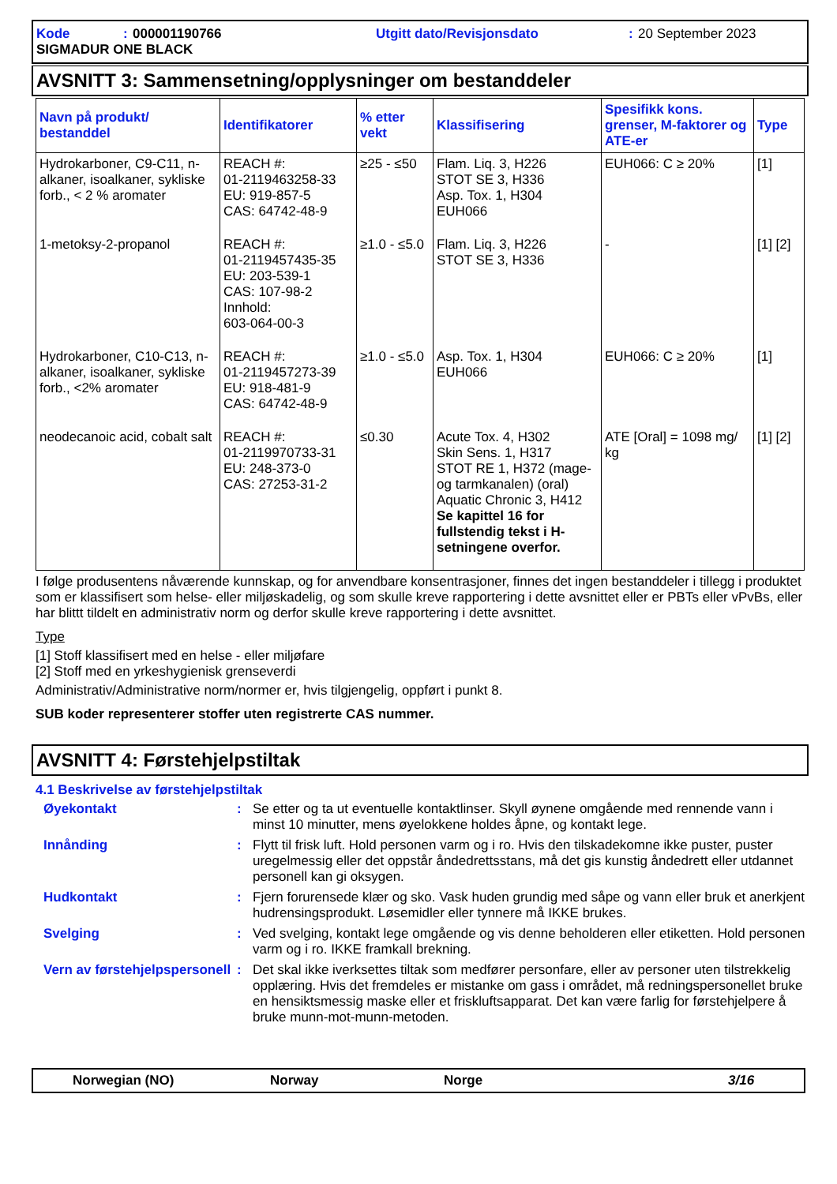Kode: 000001190766 Utgitt dato/Revisjonsdato: 20 September 2023 SIGMADUR ONE BLACK
AVSNITT 3: Sammensetning/opplysninger om bestanddeler
| Navn på produkt/ bestanddel | Identifikatorer | % etter vekt | Klassifisering | Spesifikk kons. grenser, M-faktorer og ATE-er | Type |
| --- | --- | --- | --- | --- | --- |
| Hydrokarboner, C9-C11, n-alkaner, isoalkaner, sykliske forb., < 2 % aromater | REACH #: 01-2119463258-33 EU: 919-857-5 CAS: 64742-48-9 | ≥25 - ≤50 | Flam. Liq. 3, H226 STOT SE 3, H336 Asp. Tox. 1, H304 EUH066 | EUH066: C ≥ 20% | [1] |
| 1-metoksy-2-propanol | REACH #: 01-2119457435-35 EU: 203-539-1 CAS: 107-98-2 Innhold: 603-064-00-3 | ≥1.0 - ≤5.0 | Flam. Liq. 3, H226 STOT SE 3, H336 | - | [1] [2] |
| Hydrokarboner, C10-C13, n-alkaner, isoalkaner, sykliske forb., <2% aromater | REACH #: 01-2119457273-39 EU: 918-481-9 CAS: 64742-48-9 | ≥1.0 - ≤5.0 | Asp. Tox. 1, H304 EUH066 | EUH066: C ≥ 20% | [1] |
| neodecanoic acid, cobalt salt | REACH #: 01-2119970733-31 EU: 248-373-0 CAS: 27253-31-2 | ≤0.30 | Acute Tox. 4, H302 Skin Sens. 1, H317 STOT RE 1, H372 (mage- og tarmkanalen) (oral) Aquatic Chronic 3, H412 Se kapittel 16 for fullstendig tekst i H-setningene overfor. | ATE [Oral] = 1098 mg/ kg | [1] [2] |
I følge produsentens nåværende kunnskap, og for anvendbare konsentrasjoner, finnes det ingen bestanddeler i tillegg i produktet som er klassifisert som helse- eller miljøskadelig, og som skulle kreve rapportering i dette avsnittet eller er PBTs eller vPvBs, eller har blittt tildelt en administrativ norm og derfor skulle kreve rapportering i dette avsnittet.
Type
[1] Stoff klassifisert med en helse - eller miljøfare
[2] Stoff med en yrkeshygienisk grenseverdi
Administrativ/Administrative norm/normer er, hvis tilgjengelig, oppført i punkt 8.
SUB koder representerer stoffer uten registrerte CAS nummer.
AVSNITT 4: Førstehjelpstiltak
4.1 Beskrivelse av førstehjelpstiltak
Øyekontakt
:
Se etter og ta ut eventuelle kontaktlinser. Skyll øynene omgående med rennende vann i minst 10 minutter, mens øyelokkene holdes åpne, og kontakt lege.
Innånding
:
Flytt til frisk luft. Hold personen varm og i ro. Hvis den tilskadekomne ikke puster, puster uregelmessig eller det oppstår åndedrettsstans, må det gis kunstig åndedrett eller utdannet personell kan gi oksygen.
Hudkontakt
:
Fjern forurensede klær og sko. Vask huden grundig med såpe og vann eller bruk et anerkjent hudrensingsprodukt. Løsemidler eller tynnere må IKKE brukes.
Svelging
:
Ved svelging, kontakt lege omgående og vis denne beholderen eller etiketten. Hold personen varm og i ro. IKKE framkall brekning.
Vern av førstehjelpspersonell
:
Det skal ikke iverksettes tiltak som medfører personfare, eller av personer uten tilstrekkelig opplæring. Hvis det fremdeles er mistanke om gass i området, må redningspersonellet bruke en hensiktsmessig maske eller et friskluftsapparat. Det kan være farlig for førstehjelpere å bruke munn-mot-munn-metoden.
Norwegian (NO) Norway Norge 3/16